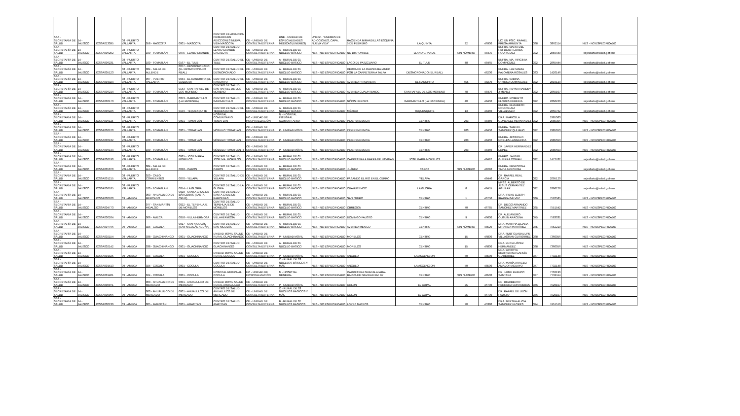| SSA - SECRETARÍA DE SALUD | 14 - JALISCO | JCSSA013395 | 08 - PUERTO VALLARTA | 058 - MASCOTA | 0001 - MASCOTA | CENTRO DE ATENCION PRIMARIA EN ADICCIONES NUEVA VIDA MASCOTA | CE - UNIDAD DE CONSULTA EXTERNA | UNE - UNIDAD DE ESPECIALIDADES MÉDICAS (UNEMES) | UNE02 - "UNEMES DE ADICCIONES, CAPA, NUEVA VIDA" | HACIENDA MIRANDILLAS ESQUINA 5 DE FEBRERO | LA QUINTA | 22 | 46900 | LIC. EN PSIC. RAFAEL PRESA ARMENTA | 388 | 3862114 | NES - NO ESPECIFICADO |
| SSA - SECRETARÍA DE SALUD | 14 - JALISCO | JCSSA006202 | 08 - PUERTO VALLARTA | 100 - TOMATLÁN | 0075 - LLANO GRANDE | CENTRO DE SALUD LLANO GRANDE CACALUTA | CE - UNIDAD DE CONSULTA EXTERNA | A - RURAL DE 01 NÚCLEO BÁSICO | NES - NO ESPECIFICADO | NO DISPONIBLE | LLANO GRANDE | SIN NÚMERO | 48475 | ENFRA. MARIA DEL REFUGIO FLORES RODRIGUEZ | 322 | 2850440 | ssjvallarta@salud.gob.mx |
| SSA - SECRETARÍA DE SALUD | 14 - JALISCO | JCSSA006231 | 08 - PUERTO VALLARTA | 100 - TOMATLÁN | 0167 - EL TULE | CENTRO DE SALUD EL TULE | CE - UNIDAD DE CONSULTA EXTERNA | A - RURAL DE 01 NÚCLEO BÁSICO | NES - NO ESPECIFICADO | LAGO DE PATZCUARO | EL TULE | 48 | 48465 | ENFRA. MA. VIRGINIA DOMINGUEZ | 322 | 2865444 | ssjvallarta@salud.gob.mx |
| SSA - SECRETARÍA DE SALUD | 14 - JALISCO | JCSSA005123 | 08 - PUERTO VALLARTA | 084 - TALPA DE ALLENDE | 0077 - DESMORONADO (EL DESMORONADO REAL) | CENTRO DE SALUD EL DESMORONADO | CE - UNIDAD DE CONSULTA EXTERNA | A - RURAL DE 01 NÚCLEO BÁSICO | NES - NO ESPECIFICADO | CERCA DE LA IGLESIA BAJANDO POR LA CARRETERA A TALPA | DESMORONADO (EL REAL) | | 48230 | ENFRA. LUZ MARIA PALOMERA ROSALES | 333 | 1420146 | ssjvallarta@salud.gob.mx |
| SSA - SECRETARÍA DE SALUD | 14 - JALISCO | JCSSA004324 | 08 - PUERTO VALLARTA | 067 - PUERTO VALLARTA | 0044 - EL RANCHITO (EL COLESIO) | CENTRO DE SALUD EL RANCHITO | CE - UNIDAD DE CONSULTA EXTERNA | A - RURAL DE 01 NÚCLEO BÁSICO | NES - NO ESPECIFICADO | AVENIDA PRIMAVERA | EL RANCHITO | 455 | 48270 | ENFRA. SABINA ORTEGA DOMINGUEZ | 322 | 2810129 | ssjvallarta@salud.gob.mx |
| SSA - SECRETARÍA DE SALUD | 14 - JALISCO | JCSSA006214 | 08 - PUERTO VALLARTA | 100 - TOMATLÁN | 0143 - SAN RAFAEL DE LOS MORENO | CENTRO DE SALUD SAN RAFAEL DE LOS MORENO | CE - UNIDAD DE CONSULTA EXTERNA | A - RURAL DE 01 NÚCLEO BÁSICO | NES - NO ESPECIFICADO | AVENIDA CUAUHTEMOC | SAN RAFAEL DE LOS MORENO | 78 | 48476 | ENFRA. REYNA NANDEY JIMENEZ | 322 | 2865107 | ssjvallarta@salud.gob.mx |
| SSA - SECRETARÍA DE SALUD | 14 - JALISCO | JCSSA006173 | 08 - PUERTO VALLARTA | 100 - TOMATLÁN | 0053 - GARGANTILLO (LA HACIENDA) | CENTRO DE SALUD GARGANTILLO | CE - UNIDAD DE CONSULTA EXTERNA | A - RURAL DE 01 NÚCLEO BÁSICO | NES - NO ESPECIFICADO | NIÑOS HEROES | GARGANTILLO (LA HACIENDA) | 40 | 48450 | ENFRO. ROBERTO FLORES HEREDIA | 322 | 2866220 | ssjvallarta@salud.gob.mx |
| SSA - SECRETARÍA DE SALUD | 14 - JALISCO | JCSSA006226 | 08 - PUERTO VALLARTA | 100 - TOMATLÁN | 0159 - TEQUESQUITE | CENTRO DE SALUD EL TEQUESQUITE | CE - UNIDAD DE CONSULTA EXTERNA | A - RURAL DE 01 NÚCLEO BÁSICO | NES - NO ESPECIFICADO | MÉXICO | TEQUESQUITE | 13 | 48450 | ENFRA. ELIZABETH RODRIGUEZ VILLALVAZO | 322 | 2865762 | ssjvallarta@salud.gob.mx |
| SSA - SECRETARÍA DE SALUD | 14 - JALISCO | JCSSA006115 | 08 - PUERTO VALLARTA | 100 - TOMATLÁN | 0001 - TOMATLÁN | HOSPITAL COMUNITARIO TOMATLAN | HO - UNIDAD DE HOSPITALIZACIÓN | N - HOSPITAL INTEGRAL (COMUNITARIO) | NES - NO ESPECIFICADO | INDEPENDENCIA | CENTRO | 203 | 48450 | DRA. MARICELA GONZALEZ HERNANDEZ | 322 | 2985363 2985356 | NES - NO ESPECIFICADO |
| SSA - SECRETARÍA DE SALUD | 14 - JALISCO | JCSSA006120 | 08 - PUERTO VALLARTA | 100 - TOMATLÁN | 0001 - TOMATLÁN | MÓDULO TOMATLÁN I | CE - UNIDAD DE CONSULTA EXTERNA | P - UNIDAD MÓVIL | NES - NO ESPECIFICADO | INDEPENDENCIA | CENTRO | 203 | 48450 | ENFRA. SAMUEL SÁNCHEZ QUIJANO | 322 | 2985653 | NES - NO ESPECIFICADO |
| SSA - SECRETARÍA DE SALUD | 14 - JALISCO | JCSSA006132 | 08 - PUERTO VALLARTA | 100 - TOMATLÁN | 0001 - TOMATLÁN | MÓDULO TOMATLÁN II | CE - UNIDAD DE CONSULTA EXTERNA | P - UNIDAD MÓVIL | NES - NO ESPECIFICADO | INDEPENDENCIA | CENTRO | 203 | 48450 | ENFRA. JESSICA C. ROBLES LANGARICA | 322 | 2985653 | NES - NO ESPECIFICADO |
| SSA - SECRETARÍA DE SALUD | 14 - JALISCO | JCSSA006144 | 08 - PUERTO VALLARTA | 100 - TOMATLÁN | 0001 - TOMATLÁN | MÓDULO TOMATLÁN III | CE - UNIDAD DE CONSULTA EXTERNA | P - UNIDAD MÓVIL | NES - NO ESPECIFICADO | INDEPENDENCIA | CENTRO | 203 | 48450 | DR. JAVIER HERNÁNDEZ LÓPEZ | 322 | 2985653 | NES - NO ESPECIFICADO |
| SSA - SECRETARÍA DE SALUD | 14 - JALISCO | JCSSA006190 | 08 - PUERTO VALLARTA | 100 - TOMATLÁN | 0065 - JOSÉ MARÍA MORELOS | CENTRO DE SALUD JOSÉ MA. MORELOS | CE - UNIDAD DE CONSULTA EXTERNA | A - RURAL DE 01 NÚCLEO BÁSICO | NES - NO ESPECIFICADO | CARRETERA A BARRA DE NAVIDAD | JOSÉ MARÍA MORELOS | | 48492 | ENFRO. JAUDIEL GUERRA COBIAN | 322 | 1472762 | ssjvallarta@salud.gob.mx |
| SSA - SECRETARÍA DE SALUD | 14 - JALISCO | JCSSA005070 | 08 - PUERTO VALLARTA | 084 - TALPA DE ALLENDE | 0028 - CABOS | CENTRO DE SALUD CABOS | CE - UNIDAD DE CONSULTA EXTERNA | A - RURAL DE 01 NÚCLEO BÁSICO | NES - NO ESPECIFICADO | JUÁREZ | CABOS | SIN NÚMERO | 48210 | ENFRA. ERNESTINA TAPIA ARECHIGA | | | ssjvallarta@salud.gob.mx |
| SSA - SECRETARÍA DE SALUD | 14 - JALISCO | JCSSA001215 | 08 - PUERTO VALLARTA | 020 - CABO CORRIENTES | 0070 - YELAPA | CENTRO DE SALUD DE YELAPA | CE - UNIDAD DE CONSULTA EXTERNA | A - RURAL DE 01 NÚCLEO BÁSICO | NES - NO ESPECIFICADO | PASANDO EL RÍO EN EL CERRO | YELAPA | | 48440 | DR. RAFAEL REAL GARCIA | 322 | 2095120 | ssjvallarta@salud.gob.mx |
| SSA - SECRETARÍA DE SALUD | 14 - JALISCO | JCSSA006185 | 08 - PUERTO VALLARTA | 100 - TOMATLÁN | 0054 - LA GLORIA | CENTRO DE SALUD LA GLORIA | CE - UNIDAD DE CONSULTA EXTERNA | A - RURAL DE 01 NÚCLEO BÁSICO | NES - NO ESPECIFICADO | CUAHUTEMOC | LA GLORIA | 8 | 48455 | MPSS. ALBERTO DE JESUS CERVANTEZ AGUILAR | 322 | 2866228 | ssjvallarta@salud.gob.mx |
| SSA - SECRETARÍA DE SALUD | 14 - JALISCO | JCSSA000100 | 09 - AMECA | 003 - AHUALULCO DE MERCADO | 0028 - SANTA CRUZ DE BÁRCENAS (SANTA CRUZ) | CENTRO DE SALUD SANTA CRUZ DE BARCENAS | CE - UNIDAD DE CONSULTA EXTERNA | A - RURAL DE 01 NÚCLEO BÁSICO | NES - NO ESPECIFICADO | SAN ISIDRO | CENTRO | 1 | 46750 | DRA. IRENE LIZETH IBARRA GÁLVEZ | 386 | 7520585 | NES - NO ESPECIFICADO |
| SSA - SECRETARÍA DE SALUD | 14 - JALISCO | JCSSA004773 | 09 - AMECA | 077 - SAN MARTÍN HIDALGO | 0022 - EL TEPEHUAJE DE MORELOS | CENTRO DE SALUD TEPEHUAJE DE MORELOS | CE - UNIDAD DE CONSULTA EXTERNA | A - RURAL DE 01 NÚCLEO BÁSICO | NES - NO ESPECIFICADO | OBREGON | CENTRO | 70 | 46785 | DR. DIEGO ARMANDO SÁNCHEZ MARTÍNEZ | 385 | 7551542 | NES - NO ESPECIFICADO |
| SSA - SECRETARÍA DE SALUD | 14 - JALISCO | JCSSA000264 | 09 - AMECA | 006 - AMECA | 0058 - VILLA HERMOSA | CENTRO DE SALUD VILLAHERMOSA | CE - UNIDAD DE CONSULTA EXTERNA | A - RURAL DE 01 NÚCLEO BÁSICO | NES - NO ESPECIFICADO | DOMINGO FAUSTO | CENTRO | 9 | 46600 | DR. ALEJANDRO OLGUÍN ARACENA | 375 | 7583031 | NES - NO ESPECIFICADO |
| SSA - SECRETARÍA DE SALUD | 14 - JALISCO | JCSSA007766 | 09 - AMECA | 024 - COCULA | 0017 - SAN NICOLÁS (SAN NICOLÁS ACUÑA) | CENTRO DE SALUD SAN NICOLÁS | CE - UNIDAD DE CONSULTA EXTERNA | A - RURAL DE 01 NÚCLEO BÁSICO | NES - NO ESPECIFICADO | AVENIDA MEXICO | CENTRO | SIN NÚMERO | 48520 | DRA. MARTHA LILIANA MIRANDA MARTÍNEZ | 385 | 7552210 | NES - NO ESPECIFICADO |
| SSA - SECRETARÍA DE SALUD | 14 - JALISCO | JCSSA002154 | 09 - AMECA | 038 - GUACHINANGO | 0001 - GUACHINANGO | UNIDAD MOVIL SALUD RURAL GUACHINANGO | CE - UNIDAD DE CONSULTA EXTERNA | P - UNIDAD MÓVIL | NES - NO ESPECIFICADO | MORELOS | CENTRO | 15 | 46800 | DRA. RUBÍ GUADALUPE VILLAGRAN GUTIÉRREZ | 388 | 7360056 | NES - NO ESPECIFICADO |
| SSA - SECRETARÍA DE SALUD | 14 - JALISCO | JCSSA002142 | 09 - AMECA | 038 - GUACHINANGO | 0001 - GUACHINANGO | CENTRO DE SALUD GUACHINANGO | CE - UNIDAD DE CONSULTA EXTERNA | A - RURAL DE 01 NÚCLEO BÁSICO | NES - NO ESPECIFICADO | MORELOS | CENTRO | 15 | 46800 | DRA. LUCIA LÓPEZ HERNÁNDEZ | 388 | 7360056 | NES - NO ESPECIFICADO |
| SSA - SECRETARÍA DE SALUD | 14 - JALISCO | JCSSA001425 | 09 - AMECA | 024 - COCULA | 0001 - COCULA | UNIDAD MOVIL SALUD RURAL COCULA | CE - UNIDAD DE CONSULTA EXTERNA | P - UNIDAD MÓVIL | NES - NO ESPECIFICADO | ANGULO | LA ASCENCION | 50 | 48500 | DRA. CINTHYA EKATHERINA GARCÍA GUTIÉRREZ | 377 | 7732148 | NES - NO ESPECIFICADO |
| SSA - SECRETARÍA DE SALUD | 14 - JALISCO | JCSSA001413 | 09 - AMECA | 024 - COCULA | 0001 - COCULA | CENTRO DE SALUD COCULA | CE - UNIDAD DE CONSULTA EXTERNA | C - RURAL DE 03 NÚCLEOS BÁSICOS Y MÁS | NES - NO ESPECIFICADO | ANGULO | LA ASCENCION | 50 | 48500 | DRA. MARÍA ARACELI AMADOR AGUAYO | 377 | 7732148 | NES - NO ESPECIFICADO |
| SSA - SECRETARÍA DE SALUD | 14 - JALISCO | JCSSA001401 | 09 - AMECA | 024 - COCULA | 0001 - COCULA | HOSPITAL REGIONAL COCULA | HO - UNIDAD DE HOSPITALIZACIÓN | M - HOSPITAL GENERAL | NES - NO ESPECIFICADO | CARRETERA GUADALAJARA-BARRA DE NAVIDAD KM. 67 | CENTRO | SIN NÚMERO | 48500 | DR. JAIME FRANCO SANTANA | 377 | 7732196 7732114 | NES - NO ESPECIFICADO |
| SSA - SECRETARÍA DE SALUD | 14 - JALISCO | JCSSA000071 | 09 - AMECA | 003 - AHUALULCO DE MERCADO | 0001 - AHUALULCO DE MERCADO | UNIDAD MOVIL SALUD RURAL AHUALULCO | CE - UNIDAD DE CONSULTA EXTERNA | P - UNIDAD MÓVIL | NES - NO ESPECIFICADO | COLON | EL COPAL | 25 | 46730 | DR. RIGOBERTO HERRERA CONTRERAS | 386 | 7520157 | NES - NO ESPECIFICADO |
| SSA - SECRETARÍA DE SALUD | 14 - JALISCO | JCSSA000066 | 09 - AMECA | 003 - AHUALULCO DE MERCADO | 0001 - AHUALULCO DE MERCADO | CENTRO DE SALUD AHUALULCO DE MERCADO | CE - UNIDAD DE CONSULTA EXTERNA | C - RURAL DE 03 NÚCLEOS BÁSICOS Y MÁS | NES - NO ESPECIFICADO | COLON | EL COPAL | 25 | 46730 | DR. RAFAEL DE LEÓN FAUSTO | 386 | 7520157 | NES - NO ESPECIFICADO |
| SSA - SECRETARÍA DE SALUD | 14 - JALISCO | JCSSA000136 | 09 - AMECA | 005 - AMATITÁN | 0001 - AMATITÁN | CENTRO DE SALUD AMATITÁN | CE - UNIDAD DE CONSULTA EXTERNA | B - RURAL DE 02 NÚCLEOS BÁSICOS | NES - NO ESPECIFICADO | LOPEZ MATEOS | CENTRO | 70 | 45380 | DRA. BERTHA ALICIA SÁNCHEZ FLORES | 374 | 7451516 | NES - NO ESPECIFICADO |